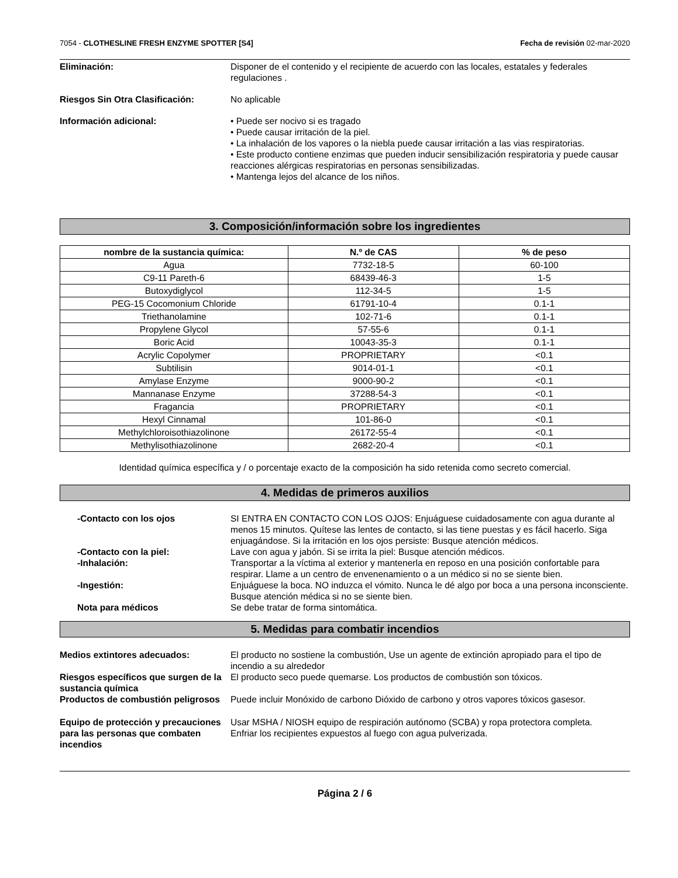7054 - CLOTHESLINE FRESH ENZYME SPOTTER [S4]
Fecha de revisión 02-mar-2020
Eliminación: Disponer de el contenido y el recipiente de acuerdo con las locales, estatales y federales regulaciones .
Riesgos Sin Otra Clasificación: No aplicable
Información adicional: • Puede ser nocivo si es tragado
• Puede causar irritación de la piel.
• La inhalación de los vapores o la niebla puede causar irritación a las vias respiratorias.
• Este producto contiene enzimas que pueden inducir sensibilización respiratoria y puede causar reacciones alérgicas respiratorias en personas sensibilizadas.
• Mantenga lejos del alcance de los niños.
3. Composición/información sobre los ingredientes
| nombre de la sustancia química: | N.º de CAS | % de peso |
| --- | --- | --- |
| Agua | 7732-18-5 | 60-100 |
| C9-11 Pareth-6 | 68439-46-3 | 1-5 |
| Butoxydiglycol | 112-34-5 | 1-5 |
| PEG-15 Cocomonium Chloride | 61791-10-4 | 0.1-1 |
| Triethanolamine | 102-71-6 | 0.1-1 |
| Propylene Glycol | 57-55-6 | 0.1-1 |
| Boric Acid | 10043-35-3 | 0.1-1 |
| Acrylic Copolymer | PROPRIETARY | <0.1 |
| Subtilisin | 9014-01-1 | <0.1 |
| Amylase Enzyme | 9000-90-2 | <0.1 |
| Mannanase Enzyme | 37288-54-3 | <0.1 |
| Fragancia | PROPRIETARY | <0.1 |
| Hexyl Cinnamal | 101-86-0 | <0.1 |
| Methylchloroisothiazolinone | 26172-55-4 | <0.1 |
| Methylisothiazolinone | 2682-20-4 | <0.1 |
Identidad química específica y / o porcentaje exacto de la composición ha sido retenida como secreto comercial.
4. Medidas de primeros auxilios
-Contacto con los ojos SI ENTRA EN CONTACTO CON LOS OJOS: Enjuáguese cuidadosamente con agua durante al menos 15 minutos. Quítese las lentes de contacto, si las tiene puestas y es fácil hacerlo. Siga enjuagándose. Si la irritación en los ojos persiste: Busque atención médicos.
-Contacto con la piel: Lave con agua y jabón. Si se irrita la piel: Busque atención médicos.
-Inhalación: Transportar a la víctima al exterior y mantenerla en reposo en una posición confortable para respirar. Llame a un centro de envenenamiento o a un médico si no se siente bien.
-Ingestión: Enjuáguese la boca. NO induzca el vómito. Nunca le dé algo por boca a una persona inconsciente. Busque atención médica si no se siente bien.
Nota para médicos Se debe tratar de forma sintomática.
5. Medidas para combatir incendios
Medios extintores adecuados: El producto no sostiene la combustión, Use un agente de extinción apropiado para el tipo de incendio a su alrededor
Riesgos específicos que surgen de la sustancia química
El producto seco puede quemarse. Los productos de combustión son tóxicos.
Productos de combustión peligrosos
Puede incluir Monóxido de carbono Dióxido de carbono y otros vapores tóxicos gasesor.
Equipo de protección y precauciones para las personas que combaten incendios
Usar MSHA / NIOSH equipo de respiración autónomo (SCBA) y ropa protectora completa.
Enfriar los recipientes expuestos al fuego con agua pulverizada.
Página 2 / 6